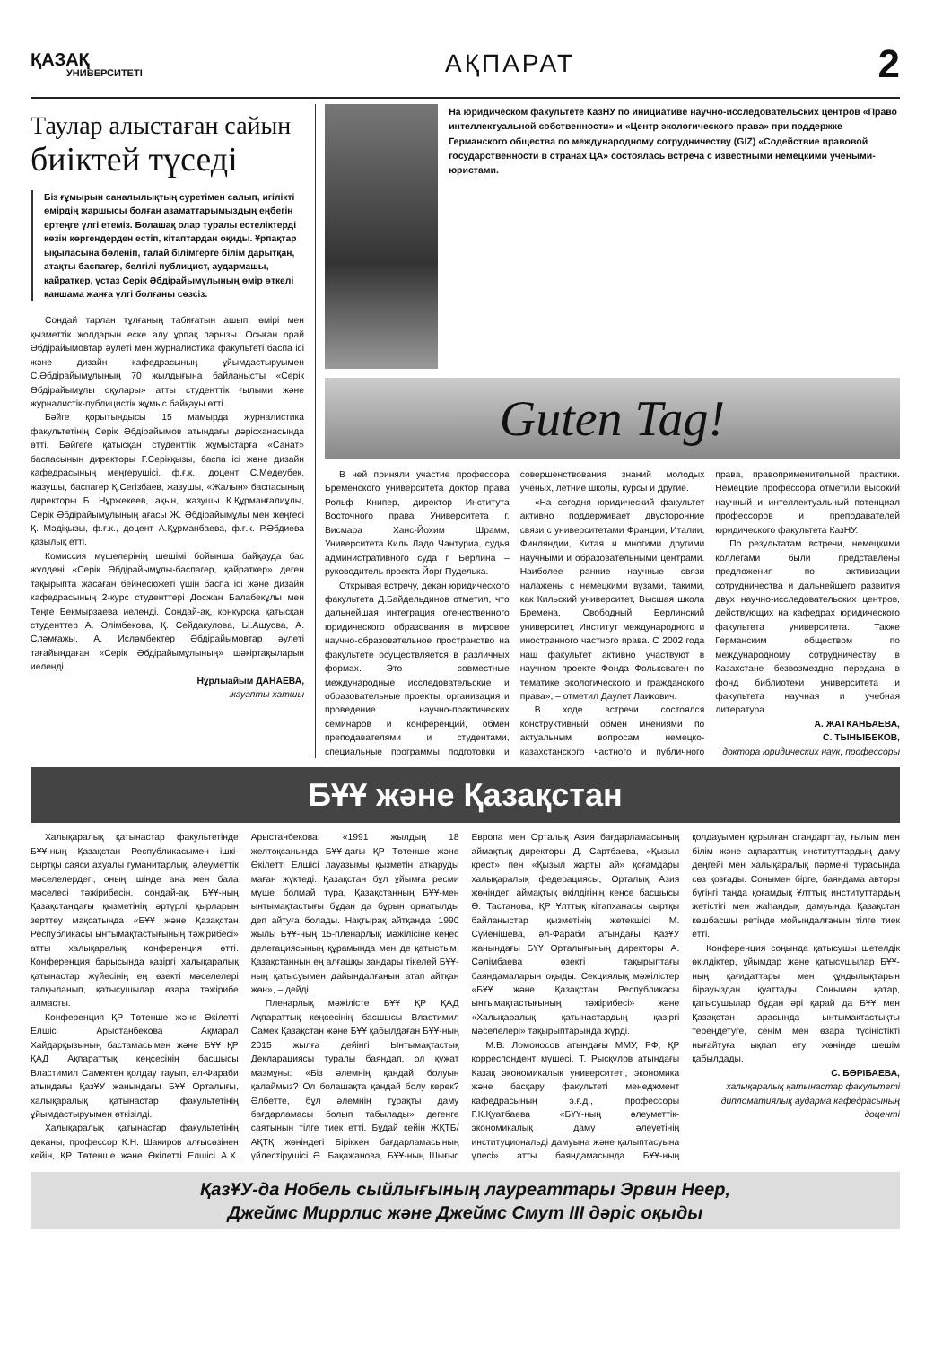ҚАЗАҚ
УНИВЕРСИТЕТІ
АҚПАРАТ
2
Таулар алыстаған сайын биіктей түседі
Біз ғұмырын саналылықтың суретімен салып, игілікті өмірдің жаршысы болған азаматтарымыздың еңбегін ертеңге үлгі етеміз. Болашақ олар туралы естеліктерді көзін көргендерден естіп, кітаптардан оқиды. Ұрпақтар ықыласына бөленіп, талай білімгерге білім дарытқан, атақты баспагер, белгілі публицист, аудармашы, қайраткер, ұстаз Серік Әбдірайымұлының өмір өткелі қаншама жанға үлгі болғаны сөзсіз.
Сондай тарлан тұлғаның табиғатын ашып, өмірі мен қызметтік жолдарын еске алу ұрпақ парызы. Осыған орай Әбдірайымовтар әулеті мен журналистика факультеті баспа ісі және дизайн кафедрасының ұйымдастыруымен С.Әбдірайымұлының 70 жылдығына байланысты «Серік Әбдірайымұлы оқулары» атты студенттік ғылыми және журналистік-публицистік жұмыс байқауы өтті.
Бәйге қорытындысы 15 мамырда журналистика факультетінің Серік Әбдірайымов атындағы дәрісханасында өтті. Бәйгеге қатысқан студенттік жұмыстарға «Санат» баспасының директоры Г.Серікқызы, баспа ісі және дизайн кафедрасының меңгерушісі, ф.ғ.к., доцент С.Медеубек, жазушы, баспагер Қ.Сегізбаев, жазушы, «Жалын» баспасының директоры Б. Нұржекеев, ақын, жазушы Қ.Құрманғалиұлы, Серік Әбдірайымұлының ағасы Ж. Әбдірайымұлы мен жеңгесі Қ. Мәдіқызы, ф.ғ.к., доцент А.Құрманбаева, ф.ғ.к. Р.Әбдиева қазылық етті.
Комиссия мүшелерінің шешімі бойынша байқауда бас жүлдені «Серік Әбдірайымұлы-баспагер, қайраткер» деген тақырыпта жасаған бейнесюжеті үшін баспа ісі және дизайн кафедрасының 2-курс студенттері Досжан Балабекұлы мен Теңге Бекмырзаева иеленді. Сондай-ақ, конкурсқа қатысқан студенттер А. Әлімбекова, Қ. Сейдакулова, Ы.Ашуова, А. Сләмғажы, А. Исләмбектер Әбдірайымовтар әулеті тағайындаған «Серік Әбдірайымұлының» шәкіртақыларын иеленді.
Нұрлыайым ДАНАЕВА,
жауапты хатшы
На юридическом факультете КазНУ по инициативе научно-исследовательских центров «Право интеллектуальной собственности» и «Центр экологического права» при поддержке Германского общества по международному сотрудничеству (GIZ) «Содействие правовой государственности в странах ЦА» состоялась встреча с известными немецкими учеными-юристами.
Guten Tag!
В ней приняли участие профессора Бременского университета доктор права Рольф Книпер, директор Института Восточного права Университета г. Висмара Ханс-Йохим Шрамм, Университета Киль Ладо Чантуриа, судья административного суда г. Берлина – руководитель проекта Йорг Пуделька.
Открывая встречу, декан юридического факультета Д.Байдельдинов отметил, что дальнейшая интеграция отечественного юридического образования в мировое научно-образовательное пространство на факультете осуществляется в различных формах. Это – совместные международные исследовательские и образовательные проекты, организация и проведение научно-практических семинаров и конференций, обмен преподавателями и студентами, специальные программы подготовки и совершенствования знаний молодых ученых, летние школы, курсы и другие.
«На сегодня юридический факультет активно поддерживает двусторонние связи с университетами Франции, Италии, Финляндии, Китая и многими другими научными и образовательными центрами. Наиболее ранние научные связи налажены с немецкими вузами, такими, как Кильский университет, Высшая школа Бремена, Свободный Берлинский университет, Институт международного и иностранного частного права. С 2002 года наш факультет активно участвуют в научном проекте Фонда Фольксваген по тематике экологического и гражданского права», – отметил Даулет Лаикович.
В ходе встречи состоялся конструктивный обмен мнениями по актуальным вопросам немецко-казахстанского частного и публичного права, правоприменительной практики. Немецкие профессора отметили высокий научный и интеллектуальный потенциал профессоров и преподавателей юридического факультета КазНУ.
По результатам встречи, немецкими коллегами были представлены предложения по активизации сотрудничества и дальнейшего развития двух научно-исследовательских центров, действующих на кафедрах юридического факультета университета. Также Германским обществом по международному сотрудничеству в Казахстане безвозмездно передана в фонд библиотеки университета и факультета научная и учебная литература.
А. ЖАТКАНБАЕВА,
С. ТЫНЫБЕКОВ,
доктора юридических наук, профессоры
БҰҰ және Қазақстан
Халықаралық қатынастар факультетінде БҰҰ-ның Қазақстан Республикасымен ішкі-сыртқы саяси ахуалы гуманитарлық, әлеуметтік мәселелердегі, оның ішінде ана мен бала мәселесі тәжірибесін, сондай-ақ, БҰҰ-ның Қазақстандағы қызметінің әртүрлі қырларын зерттеу мақсатында «БҰҰ және Қазақстан Республикасы ынтымақтастығының тәжірибесі» атты халықаралық конференция өтті. Конференция барысында қазіргі халықаралық қатынастар жүйесінің ең өзекті мәселелері талқыланып, қатысушылар өзара тәжірибе алмасты.
Конференция ҚР Төтенше және Өкілетті Елшісі Арыстанбекова Ақмарал Хайдарқызының бастамасымен және БҰҰ ҚР ҚАД Ақпараттық кеңсесінің басшысы Властимил Самектен қолдау тауып, әл-Фараби атындағы ҚазҰУ жанындағы БҰҰ Орталығы, халықаралық қатынастар факультетінің ұйымдастыруымен өткізілді.
Халықаралық қатынастар факультетінің деканы, профессор К.Н. Шакиров алғысөзінен кейін, ҚР Төтенше және Өкілетті Елшісі А.Х. Арыстанбекова: «1991 жылдың 18 желтоқсанында БҰҰ-дағы ҚР Төтенше және Өкілетті Елшісі лауазымы қызметін атқаруды маған жүктеді. Қазақстан бұл ұйымға ресми мүше болмай тұра, Қазақстанның БҰҰ-мен ынтымақтастығы бұдан да бұрын орнатылды деп айтуға болады. Нақтырақ айтқанда, 1990 жылы БҰҰ-ның 15-пленарлық мәжілісіне кеңес делегациясының құрамында мен де қатыстым. Қазақстанның ең алғашқы зандары тікелей БҰҰ-ның қатысуымен дайындалғанын атап айтқан жөн», – дейді.
Пленарлық мәжілісте БҰҰ ҚР ҚАД Ақпараттық кеңсесінің басшысы Властимил Самек Қазақстан және БҰҰ қабылдаған БҰҰ-ның 2015 жылға дейінгі Ынтымақтастық Декларациясы туралы баяндап, ол құжат мазмұны: «Біз әлемнің қандай болуын қалаймыз? Ол болашақта қандай болу керек? Әлбетте, бұл әлемнің тұрақты даму бағдарламасы болып табылады» дегенге саятынын тілге тиек етті. Бұдай кейін ЖҚТБ/АҚТҚ жөніндегі Біріккен бағдарламасының үйлестірушісі Ә. Бақажанова, БҰҰ-ның Шығыс Европа мен Орталық Азия бағдарламасының аймақтық директоры Д. Сартбаева, «Қызыл крест» пен «Қызыл жарты ай» қоғамдары халықаралық федерациясы, Орталық Азия жөніндегі аймақтық өкілдігінің кеңсе басшысы Ә. Тастанова, ҚР Ұлттық кітапханасы сыртқы байланыстар қызметінің жетекшісі М. Сүйенішева, әл-Фараби атындағы ҚазҰУ жанындағы БҰҰ Орталығының директоры А. Сәлімбаева өзекті тақырыптағы баяндамаларын оқыды. Секциялық мәжілістер «БҰҰ және Қазақстан Республикасы ынтымақтастығының тәжірибесі» және «Халықаралық қатынастардың қазіргі мәселелері» тақырыптарында жүрді.
М.В. Ломоносов атындағы ММУ, РФ, ҚР корреспондент мүшесі, Т. Рысқұлов атындағы Казақ экономикалық университеті, экономика және басқару факультеті менеджмент кафедрасының э.ғ.д., профессоры Г.К.Қуатбаева «БҰҰ-ның әлеуметтік-экономикалық даму әлеуетінің институциональді дамуына және қалыптасуына үлесі» атты баяндамасында БҰҰ-ның қолдауымен құрылған стандарттау, ғылым мен білім және ақпараттық институттардың даму деңгейі мен халықаралық пәрмені турасында сөз қозғады. Сонымен бірге, баяндама авторы бүгінгі таңда қоғамдық Ұлттық институттардың жетістігі мен жаһандық дамуында Қазақстан көшбасшы ретінде мойындалғанын тілге тиек етті.
Конференция соңында қатысушы шетелдік өкілдіктер, ұйымдар және қатысушылар БҰҰ-ның қағидаттары мен құндылықтарын бірауыздан қуаттады. Сонымен қатар, қатысушылар бұдан әрі қарай да БҰҰ мен Қазақстан арасында ынтымақтастықты тереңдетуге, сенім мен өзара түсіністікті нығайтуға ықпал ету жөнінде шешім қабылдады.
С. БӨРІБАЕВА,
халықаралық қатынастар факультеті дипломатиялық аударма кафедрасының доценті
ҚазҰУ-да Нобель сыйлығының лауреаттары Эрвин Неер,
Джеймс Миррлис және Джеймс Смут III дәріс оқыды